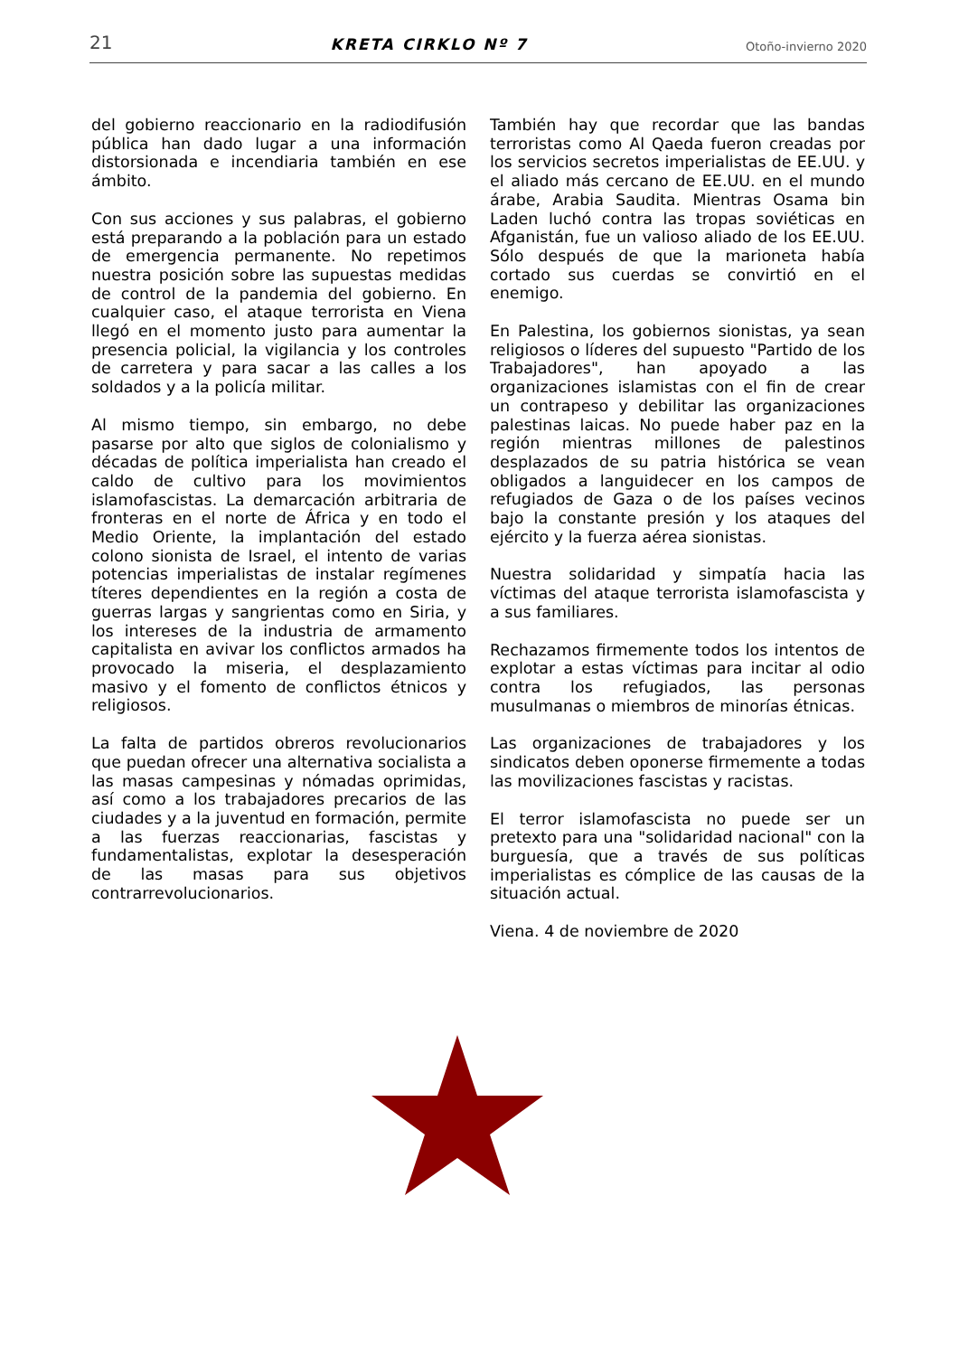21 KRETA CIRKLO Nº 7 Otoño-invierno 2020
del gobierno reaccionario en la radiodifusión pública han dado lugar a una información distorsionada e incendiaria también en ese ámbito.
Con sus acciones y sus palabras, el gobierno está preparando a la población para un estado de emergencia permanente. No repetimos nuestra posición sobre las supuestas medidas de control de la pandemia del gobierno. En cualquier caso, el ataque terrorista en Viena llegó en el momento justo para aumentar la presencia policial, la vigilancia y los controles de carretera y para sacar a las calles a los soldados y a la policía militar.
Al mismo tiempo, sin embargo, no debe pasarse por alto que siglos de colonialismo y décadas de política imperialista han creado el caldo de cultivo para los movimientos islamofascistas. La demarcación arbitraria de fronteras en el norte de África y en todo el Medio Oriente, la implantación del estado colono sionista de Israel, el intento de varias potencias imperialistas de instalar regímenes títeres dependientes en la región a costa de guerras largas y sangrientas como en Siria, y los intereses de la industria de armamento capitalista en avivar los conflictos armados ha provocado la miseria, el desplazamiento masivo y el fomento de conflictos étnicos y religiosos.
La falta de partidos obreros revolucionarios que puedan ofrecer una alternativa socialista a las masas campesinas y nómadas oprimidas, así como a los trabajadores precarios de las ciudades y a la juventud en formación, permite a las fuerzas reaccionarias, fascistas y fundamentalistas, explotar la desesperación de las masas para sus objetivos contrarrevolucionarios.
También hay que recordar que las bandas terroristas como Al Qaeda fueron creadas por los servicios secretos imperialistas de EE.UU. y el aliado más cercano de EE.UU. en el mundo árabe, Arabia Saudita. Mientras Osama bin Laden luchó contra las tropas soviéticas en Afganistán, fue un valioso aliado de los EE.UU. Sólo después de que la marioneta había cortado sus cuerdas se convirtió en el enemigo.
En Palestina, los gobiernos sionistas, ya sean religiosos o líderes del supuesto "Partido de los Trabajadores", han apoyado a las organizaciones islamistas con el fin de crear un contrapeso y debilitar las organizaciones palestinas laicas. No puede haber paz en la región mientras millones de palestinos desplazados de su patria histórica se vean obligados a languidecer en los campos de refugiados de Gaza o de los países vecinos bajo la constante presión y los ataques del ejército y la fuerza aérea sionistas.
Nuestra solidaridad y simpatía hacia las víctimas del ataque terrorista islamofascista y a sus familiares.
Rechazamos firmemente todos los intentos de explotar a estas víctimas para incitar al odio contra los refugiados, las personas musulmanas o miembros de minorías étnicas.
Las organizaciones de trabajadores y los sindicatos deben oponerse firmemente a todas las movilizaciones fascistas y racistas.
El terror islamofascista no puede ser un pretexto para una "solidaridad nacional" con la burguesía, que a través de sus políticas imperialistas es cómplice de las causas de la situación actual.
Viena. 4 de noviembre de 2020